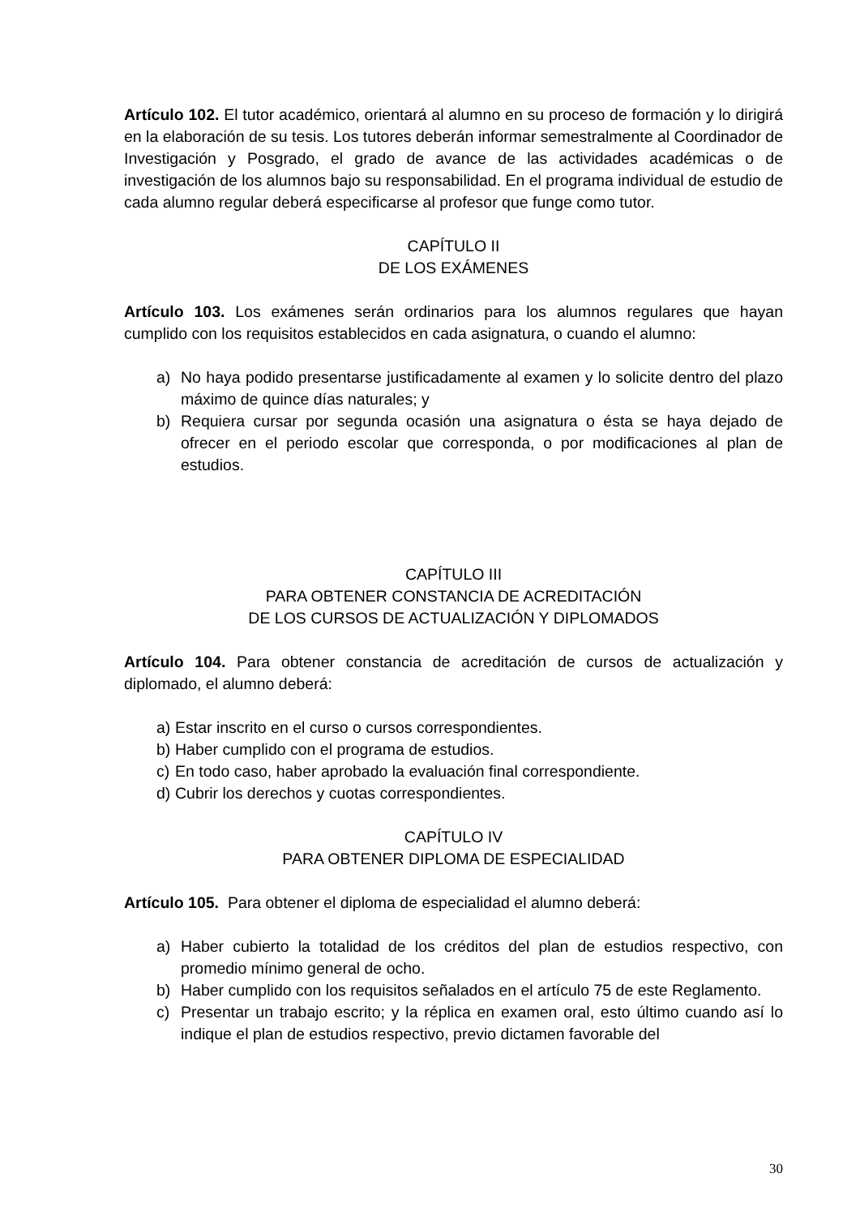Artículo 102. El tutor académico, orientará al alumno en su proceso de formación y lo dirigirá en la elaboración de su tesis. Los tutores deberán informar semestralmente al Coordinador de Investigación y Posgrado, el grado de avance de las actividades académicas o de investigación de los alumnos bajo su responsabilidad. En el programa individual de estudio de cada alumno regular deberá especificarse al profesor que funge como tutor.
CAPÍTULO II
DE LOS EXÁMENES
Artículo 103. Los exámenes serán ordinarios para los alumnos regulares que hayan cumplido con los requisitos establecidos en cada asignatura, o cuando el alumno:
a) No haya podido presentarse justificadamente al examen y lo solicite dentro del plazo máximo de quince días naturales; y
b) Requiera cursar por segunda ocasión una asignatura o ésta se haya dejado de ofrecer en el periodo escolar que corresponda, o por modificaciones al plan de estudios.
CAPÍTULO III
PARA OBTENER CONSTANCIA DE ACREDITACIÓN
DE LOS CURSOS DE ACTUALIZACIÓN Y DIPLOMADOS
Artículo 104. Para obtener constancia de acreditación de cursos de actualización y diplomado, el alumno deberá:
a) Estar inscrito en el curso o cursos correspondientes.
b) Haber cumplido con el programa de estudios.
c) En todo caso, haber aprobado la evaluación final correspondiente.
d) Cubrir los derechos y cuotas correspondientes.
CAPÍTULO IV
PARA OBTENER DIPLOMA DE ESPECIALIDAD
Artículo 105. Para obtener el diploma de especialidad el alumno deberá:
a) Haber cubierto la totalidad de los créditos del plan de estudios respectivo, con promedio mínimo general de ocho.
b) Haber cumplido con los requisitos señalados en el artículo 75 de este Reglamento.
c) Presentar un trabajo escrito; y la réplica en examen oral, esto último cuando así lo indique el plan de estudios respectivo, previo dictamen favorable del
30